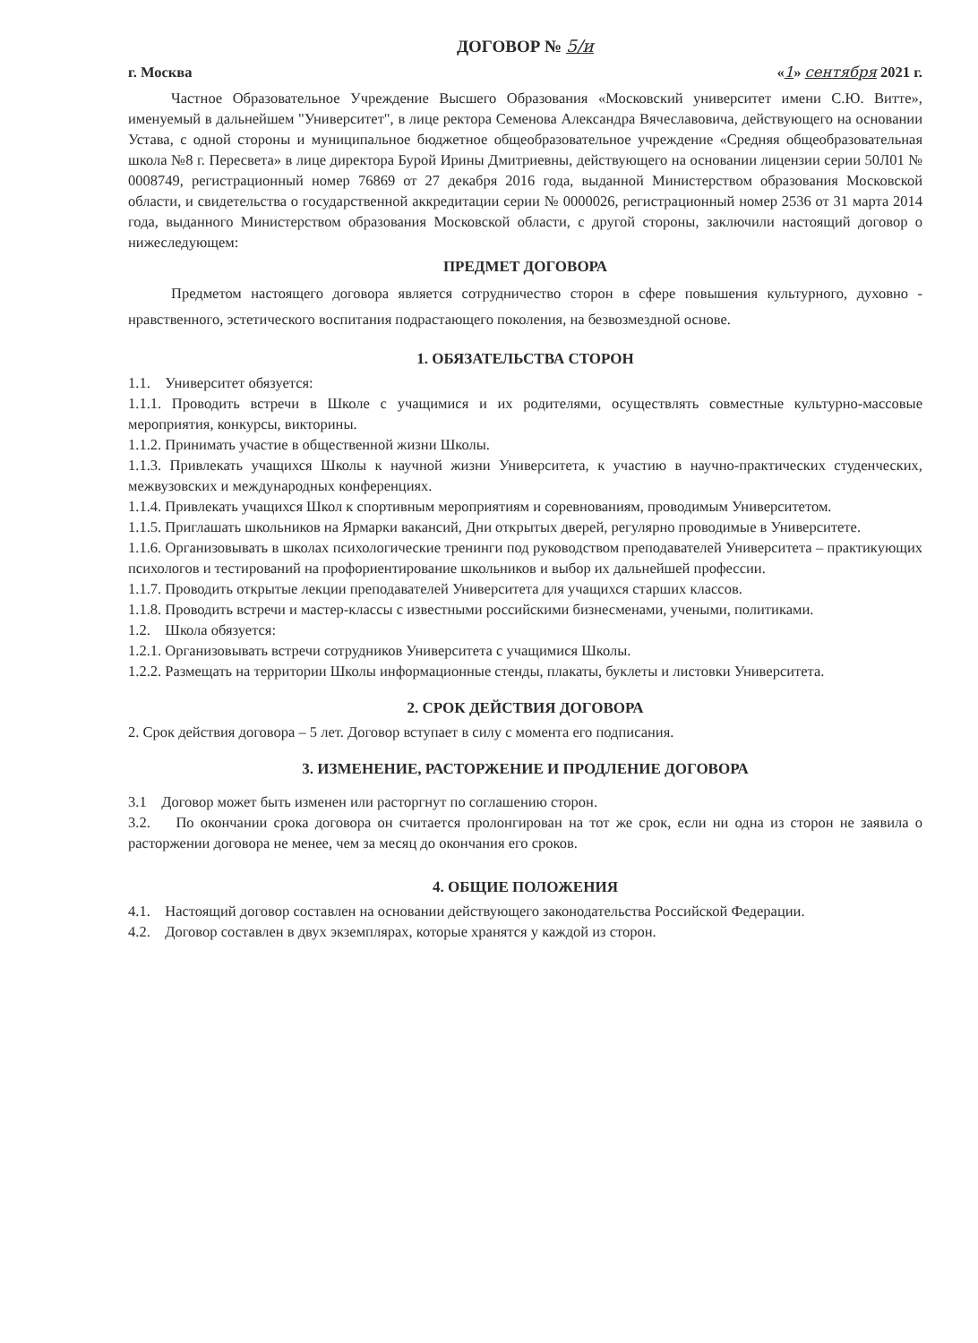ДОГОВОР № 5/и
г. Москва «1» сентября 2021 г.
Частное Образовательное Учреждение Высшего Образования «Московский университет имени С.Ю. Витте», именуемый в дальнейшем "Университет", в лице ректора Семенова Александра Вячеславовича, действующего на основании Устава, с одной стороны и муниципальное бюджетное общеобразовательное учреждение «Средняя общеобразовательная школа №8 г. Пересвета» в лице директора Бурой Ирины Дмитриевны, действующего на основании лицензии серии 50Л01 № 0008749, регистрационный номер 76869 от 27 декабря 2016 года, выданной Министерством образования Московской области, и свидетельства о государственной аккредитации серии № 0000026, регистрационный номер 2536 от 31 марта 2014 года, выданного Министерством образования Московской области, с другой стороны, заключили настоящий договор о нижеследующем:
ПРЕДМЕТ ДОГОВОРА
Предметом настоящего договора является сотрудничество сторон в сфере повышения культурного, духовно - нравственного, эстетического воспитания подрастающего поколения, на безвозмездной основе.
1. ОБЯЗАТЕЛЬСТВА СТОРОН
1.1. Университет обязуется:
1.1.1. Проводить встречи в Школе с учащимися и их родителями, осуществлять совместные культурно-массовые мероприятия, конкурсы, викторины.
1.1.2. Принимать участие в общественной жизни Школы.
1.1.3. Привлекать учащихся Школы к научной жизни Университета, к участию в научно-практических студенческих, межвузовских и международных конференциях.
1.1.4. Привлекать учащихся Школ к спортивным мероприятиям и соревнованиям, проводимым Университетом.
1.1.5. Приглашать школьников на Ярмарки вакансий, Дни открытых дверей, регулярно проводимые в Университете.
1.1.6. Организовывать в школах психологические тренинги под руководством преподавателей Университета – практикующих психологов и тестирований на профориентирование школьников и выбор их дальнейшей профессии.
1.1.7. Проводить открытые лекции преподавателей Университета для учащихся старших классов.
1.1.8. Проводить встречи и мастер-классы с известными российскими бизнесменами, учеными, политиками.
1.2. Школа обязуется:
1.2.1. Организовывать встречи сотрудников Университета с учащимися Школы.
1.2.2. Размещать на территории Школы информационные стенды, плакаты, буклеты и листовки Университета.
2. СРОК ДЕЙСТВИЯ ДОГОВОРА
2. Срок действия договора – 5 лет. Договор вступает в силу с момента его подписания.
3. ИЗМЕНЕНИЕ, РАСТОРЖЕНИЕ И ПРОДЛЕНИЕ ДОГОВОРА
3.1 Договор может быть изменен или расторгнут по соглашению сторон.
3.2. По окончании срока договора он считается пролонгирован на тот же срок, если ни одна из сторон не заявила о расторжении договора не менее, чем за месяц до окончания его сроков.
4. ОБЩИЕ ПОЛОЖЕНИЯ
4.1. Настоящий договор составлен на основании действующего законодательства Российской Федерации.
4.2. Договор составлен в двух экземплярах, которые хранятся у каждой из сторон.